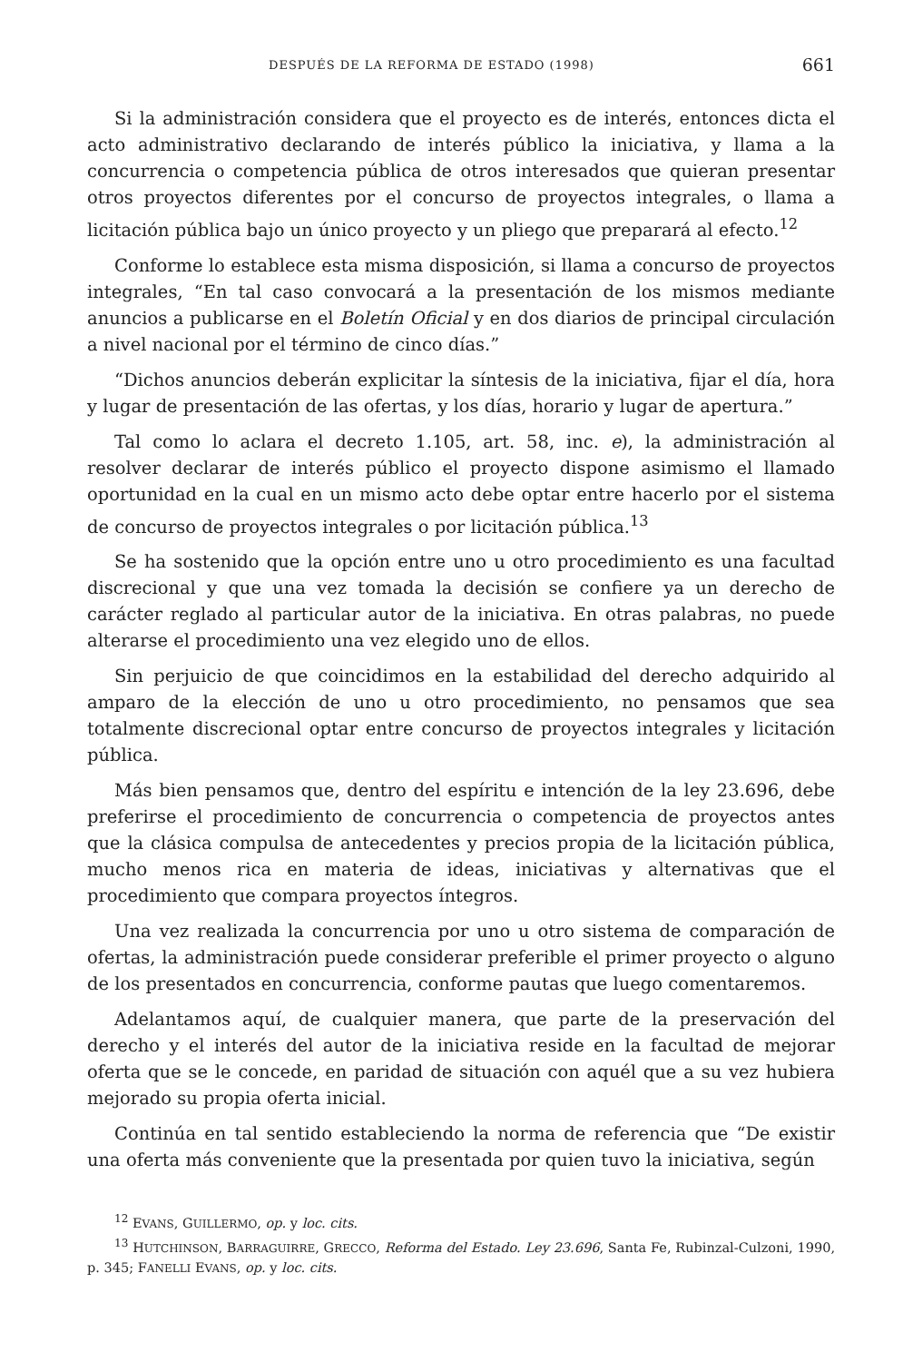DESPUÉS DE LA REFORMA DE ESTADO (1998) 661
Si la administración considera que el proyecto es de interés, entonces dicta el acto administrativo declarando de interés público la iniciativa, y llama a la concurrencia o competencia pública de otros interesados que quieran presentar otros proyectos diferentes por el concurso de proyectos integrales, o llama a licitación pública bajo un único proyecto y un pliego que preparará al efecto.<sup>12</sup>
Conforme lo establece esta misma disposición, si llama a concurso de proyectos integrales, “En tal caso convocará a la presentación de los mismos mediante anuncios a publicarse en el Boletín Oficial y en dos diarios de principal circulación a nivel nacional por el término de cinco días.”
“Dichos anuncios deberán explicitar la síntesis de la iniciativa, fijar el día, hora y lugar de presentación de las ofertas, y los días, horario y lugar de apertura.”
Tal como lo aclara el decreto 1.105, art. 58, inc. e), la administración al resolver declarar de interés público el proyecto dispone asimismo el llamado oportunidad en la cual en un mismo acto debe optar entre hacerlo por el sistema de concurso de proyectos integrales o por licitación pública.<sup>13</sup>
Se ha sostenido que la opción entre uno u otro procedimiento es una facultad discrecional y que una vez tomada la decisión se confiere ya un derecho de carácter reglado al particular autor de la iniciativa. En otras palabras, no puede alterarse el procedimiento una vez elegido uno de ellos.
Sin perjuicio de que coincidimos en la estabilidad del derecho adquirido al amparo de la elección de uno u otro procedimiento, no pensamos que sea totalmente discrecional optar entre concurso de proyectos integrales y licitación pública.
Más bien pensamos que, dentro del espíritu e intención de la ley 23.696, debe preferirse el procedimiento de concurrencia o competencia de proyectos antes que la clásica compulsa de antecedentes y precios propia de la licitación pública, mucho menos rica en materia de ideas, iniciativas y alternativas que el procedimiento que compara proyectos íntegros.
Una vez realizada la concurrencia por uno u otro sistema de comparación de ofertas, la administración puede considerar preferible el primer proyecto o alguno de los presentados en concurrencia, conforme pautas que luego comentaremos.
Adelantamos aquí, de cualquier manera, que parte de la preservación del derecho y el interés del autor de la iniciativa reside en la facultad de mejorar oferta que se le concede, en paridad de situación con aquél que a su vez hubiera mejorado su propia oferta inicial.
Continúa en tal sentido estableciendo la norma de referencia que “De existir una oferta más conveniente que la presentada por quien tuvo la iniciativa, según
<sup>12</sup> EVANS, GUILLERMO, op. y loc. cits.
<sup>13</sup> HUTCHINSON, BARRAGUIRRE, GRECCO, Reforma del Estado. Ley 23.696, Santa Fe, Rubinzal-Culzoni, 1990, p. 345; FANELLI EVANS, op. y loc. cits.